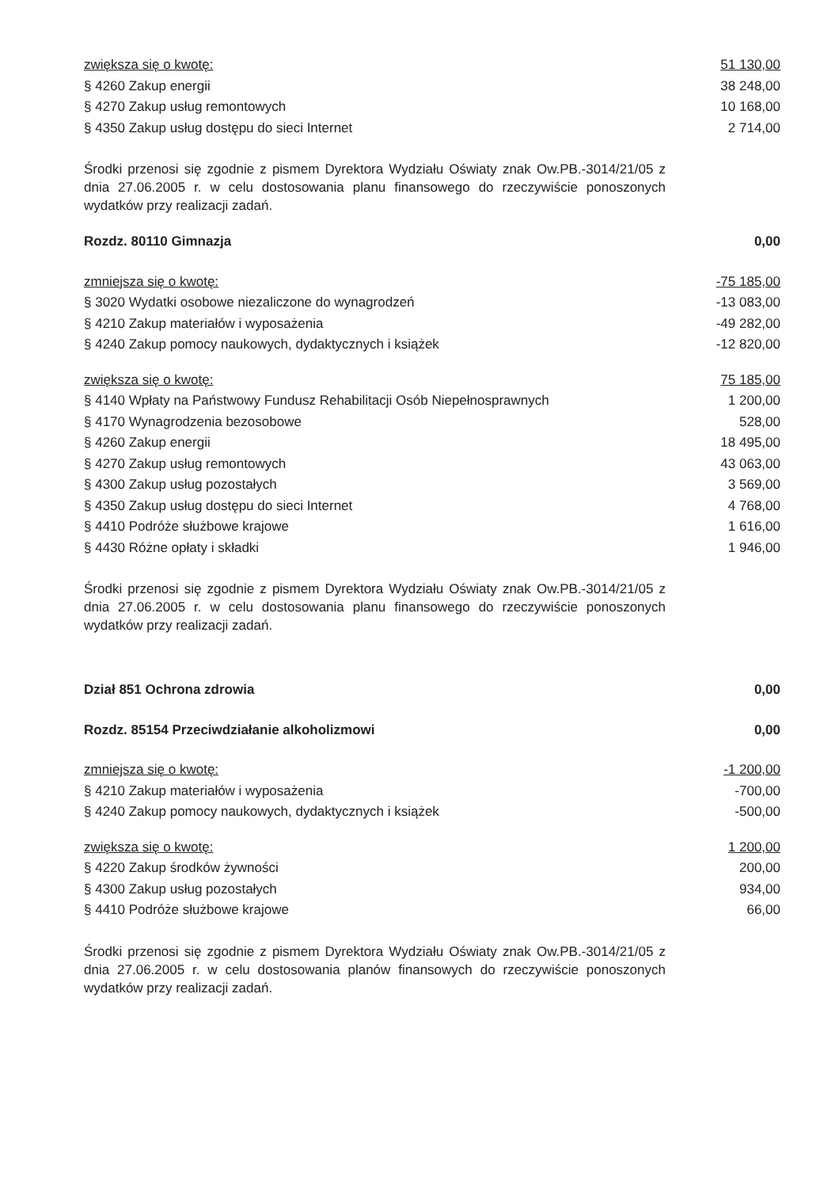| zwiększa się o kwotę: | 51 130,00 |
| § 4260 Zakup energii | 38 248,00 |
| § 4270 Zakup usług remontowych | 10 168,00 |
| § 4350 Zakup usług dostępu do sieci Internet | 2 714,00 |
Środki przenosi się zgodnie z pismem Dyrektora Wydziału Oświaty znak Ow.PB.-3014/21/05 z dnia 27.06.2005 r. w celu dostosowania planu finansowego do rzeczywiście ponoszonych wydatków przy realizacji zadań.
| Rozdz. 80110 Gimnazja | 0,00 |
| zmniejsza się o kwotę: | -75 185,00 |
| § 3020 Wydatki osobowe niezaliczone do wynagrodzeń | -13 083,00 |
| § 4210 Zakup materiałów i wyposażenia | -49 282,00 |
| § 4240 Zakup pomocy naukowych, dydaktycznych i książek | -12 820,00 |
| zwiększa się o kwotę: | 75 185,00 |
| § 4140 Wpłaty na Państwowy Fundusz Rehabilitacji Osób Niepełnosprawnych | 1 200,00 |
| § 4170 Wynagrodzenia bezosobowe | 528,00 |
| § 4260 Zakup energii | 18 495,00 |
| § 4270 Zakup usług remontowych | 43 063,00 |
| § 4300 Zakup usług pozostałych | 3 569,00 |
| § 4350 Zakup usług dostępu do sieci Internet | 4 768,00 |
| § 4410 Podróże służbowe krajowe | 1 616,00 |
| § 4430 Różne opłaty i składki | 1 946,00 |
Środki przenosi się zgodnie z pismem Dyrektora Wydziału Oświaty znak Ow.PB.-3014/21/05 z dnia 27.06.2005 r. w celu dostosowania planu finansowego do rzeczywiście ponoszonych wydatków przy realizacji zadań.
| Dział 851 Ochrona zdrowia | 0,00 |
| Rozdz. 85154 Przeciwdziałanie alkoholizmowi | 0,00 |
| zmniejsza się o kwotę: | -1 200,00 |
| § 4210 Zakup materiałów i wyposażenia | -700,00 |
| § 4240 Zakup pomocy naukowych, dydaktycznych i książek | -500,00 |
| zwiększa się o kwotę: | 1 200,00 |
| § 4220 Zakup środków żywności | 200,00 |
| § 4300 Zakup usług pozostałych | 934,00 |
| § 4410 Podróże służbowe krajowe | 66,00 |
Środki przenosi się zgodnie z pismem Dyrektora Wydziału Oświaty znak Ow.PB.-3014/21/05 z dnia 27.06.2005 r. w celu dostosowania planów finansowych do rzeczywiście ponoszonych wydatków przy realizacji zadań.